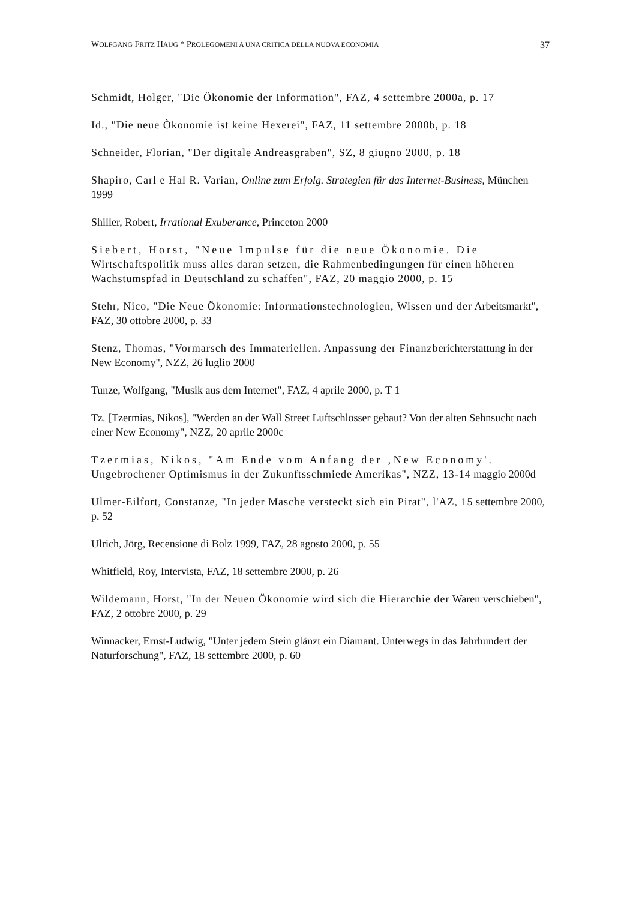WOLFGANG FRITZ HAUG * PROLEGOMENI A UNA CRITICA DELLA NUOVA ECONOMIA 37
Schmidt, Holger, "Die Ökonomie der Information", FAZ, 4 settembre 2000a, p. 17
Id., "Die neue Òkonomie ist keine Hexerei", FAZ, 11 settembre 2000b, p. 18
Schneider, Florian, "Der digitale Andreasgraben", SZ, 8 giugno 2000, p. 18
Shapiro, Carl e Hal R. Varian, Online zum Erfolg. Strategien für das Internet-Business, München 1999
Shiller, Robert, Irrational Exuberance, Princeton 2000
Siebert, Horst, "Neue Impulse für die neue Ökonomie. Die Wirtschaftspolitik muss alles daran setzen, die Rahmenbedingungen für einen höheren Wachstumspfad in Deutschland zu schaffen", FAZ, 20 maggio 2000, p. 15
Stehr, Nico, "Die Neue Ökonomie: Informationstechnologien, Wissen und der Arbeitsmarkt", FAZ, 30 ottobre 2000, p. 33
Stenz, Thomas, "Vormarsch des Immateriellen. Anpassung der Finanzberichterstattung in der New Economy", NZZ, 26 luglio 2000
Tunze, Wolfgang, "Musik aus dem Internet", FAZ, 4 aprile 2000, p. T 1
Tz. [Tzermias, Nikos], "Werden an der Wall Street Luftschlösser gebaut? Von der alten Sehnsucht nach einer New Economy", NZZ, 20 aprile 2000c
Tzermias, Nikos, "Am Ende vom Anfang der ‚New Economy'. Ungebrochener Optimismus in der Zukunftsschmiede Amerikas", NZZ, 13-14 maggio 2000d
Ulmer-Eilfort, Constanze, "In jeder Masche versteckt sich ein Pirat", l'AZ, 15 settembre 2000, p. 52
Ulrich, Jörg, Recensione di Bolz 1999, FAZ, 28 agosto 2000, p. 55
Whitfield, Roy, Intervista, FAZ, 18 settembre 2000, p. 26
Wildemann, Horst, "In der Neuen Ökonomie wird sich die Hierarchie der Waren verschieben", FAZ, 2 ottobre 2000, p. 29
Winnacker, Ernst-Ludwig, "Unter jedem Stein glänzt ein Diamant. Unterwegs in das Jahrhundert der Naturforschung", FAZ, 18 settembre 2000, p. 60